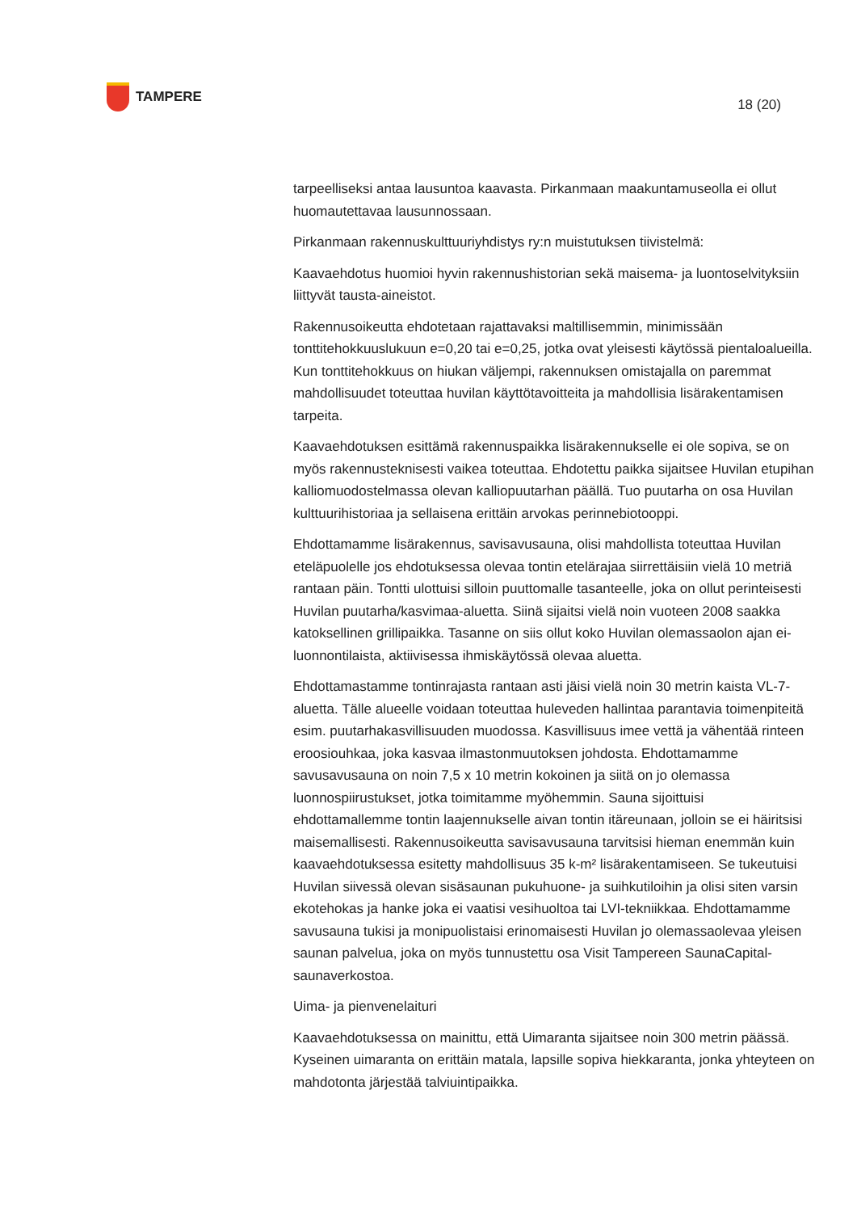TAMPERE
18 (20)
tarpeelliseksi antaa lausuntoa kaavasta. Pirkanmaan maakuntamuseolla ei ollut huomautettavaa lausunnossaan.
Pirkanmaan rakennuskulttuuriyhdistys ry:n muistutuksen tiivistelmä:
Kaavaehdotus huomioi hyvin rakennushistorian sekä maisema- ja luontoselvityksiin liittyvät tausta-aineistot.
Rakennusoikeutta ehdotetaan rajattavaksi maltillisemmin, minimissään tonttitehokkuuslukuun e=0,20 tai e=0,25, jotka ovat yleisesti käytössä pientaloalueilla. Kun tonttitehokkuus on hiukan väljempi, rakennuksen omistajalla on paremmat mahdollisuudet toteuttaa huvilan käyttötavoitteita ja mahdollisia lisärakentamisen tarpeita.
Kaavaehdotuksen esittämä rakennuspaikka lisärakennukselle ei ole sopiva, se on myös rakennusteknisesti vaikea toteuttaa. Ehdotettu paikka sijaitsee Huvilan etupihan kalliomuodostelmassa olevan kalliopuutarhan päällä. Tuo puutarha on osa Huvilan kulttuurihistoriaa ja sellaisena erittäin arvokas perinnebiotooppi.
Ehdottamamme lisärakennus, savisavusauna, olisi mahdollista toteuttaa Huvilan eteläpuolelle jos ehdotuksessa olevaa tontin etelärajaa siirrettäisiin vielä 10 metriä rantaan päin. Tontti ulottuisi silloin puuttomalle tasanteelle, joka on ollut perinteisesti Huvilan puutarha/kasvimaa-aluetta. Siinä sijaitsi vielä noin vuoteen 2008 saakka katoksellinen grillipaikka. Tasanne on siis ollut koko Huvilan olemassaolon ajan ei-luonnontilaista, aktiivisessa ihmiskäytössä olevaa aluetta.
Ehdottamastamme tontinrajasta rantaan asti jäisi vielä noin 30 metrin kaista VL-7-aluetta. Tälle alueelle voidaan toteuttaa huleveden hallintaa parantavia toimenpiteitä esim. puutarhakasvillisuuden muodossa. Kasvillisuus imee vettä ja vähentää rinteen eroosiouhkaa, joka kasvaa ilmastonmuutoksen johdosta. Ehdottamamme savusavusauna on noin 7,5 x 10 metrin kokoinen ja siitä on jo olemassa luonnospiirustukset, jotka toimitamme myöhemmin. Sauna sijoittuisi ehdottamallemme tontin laajennukselle aivan tontin itäreunaan, jolloin se ei häiritsisi maisemallisesti. Rakennusoikeutta savisavusauna tarvitsisi hieman enemmän kuin kaavaehdotuksessa esitetty mahdollisuus 35 k-m² lisärakentamiseen. Se tukeutuisi Huvilan siivessä olevan sisäsaunan pukuhuone- ja suihkutiloihin ja olisi siten varsin ekotehokas ja hanke joka ei vaatisi vesihuoltoa tai LVI-tekniikkaa. Ehdottamamme savusauna tukisi ja monipuolistaisi erinomaisesti Huvilan jo olemassaolevaa yleisen saunan palvelua, joka on myös tunnustettu osa Visit Tampereen SaunaCapital-saunaverkostoa.
Uima- ja pienvenelaituri
Kaavaehdotuksessa on mainittu, että Uimaranta sijaitsee noin 300 metrin päässä. Kyseinen uimaranta on erittäin matala, lapsille sopiva hiekkaranta, jonka yhteyteen on mahdotonta järjestää talviuintipaikka.